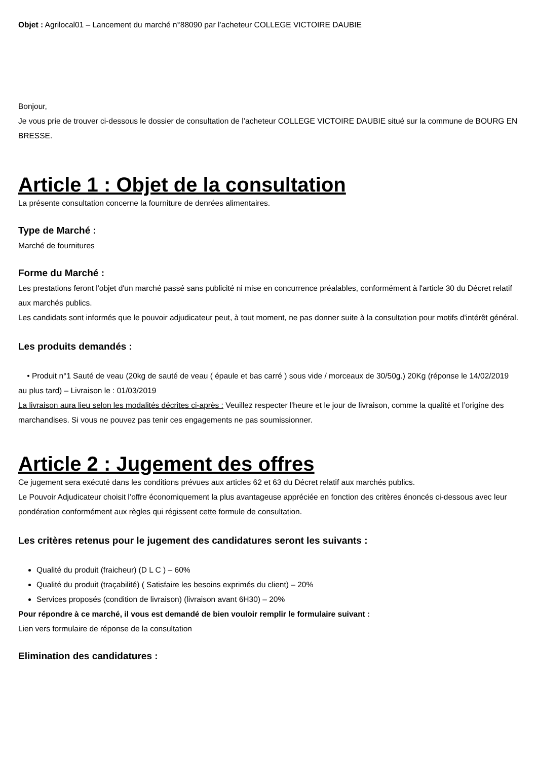Objet : Agrilocal01 – Lancement du marché n°88090 par l’acheteur COLLEGE VICTOIRE DAUBIE
Bonjour,
Je vous prie de trouver ci-dessous le dossier de consultation de l’acheteur COLLEGE VICTOIRE DAUBIE situé sur la commune de BOURG EN BRESSE.
Article 1 : Objet de la consultation
La présente consultation concerne la fourniture de denrées alimentaires.
Type de Marché :
Marché de fournitures
Forme du Marché :
Les prestations feront l'objet d'un marché passé sans publicité ni mise en concurrence préalables, conformément à l'article 30 du Décret relatif aux marchés publics.
Les candidats sont informés que le pouvoir adjudicateur peut, à tout moment, ne pas donner suite à la consultation pour motifs d'intérêt général.
Les produits demandés :
• Produit n°1 Sauté de veau (20kg de sauté de veau ( épaule et bas carré ) sous vide / morceaux de 30/50g.) 20Kg (réponse le 14/02/2019 au plus tard) – Livraison le : 01/03/2019
La livraison aura lieu selon les modalités décrites ci-après : Veuillez respecter l'heure et le jour de livraison, comme la qualité et l’origine des marchandises. Si vous ne pouvez pas tenir ces engagements ne pas soumissionner.
Article 2 : Jugement des offres
Ce jugement sera exécuté dans les conditions prévues aux articles 62 et 63 du Décret relatif aux marchés publics.
Le Pouvoir Adjudicateur choisit l’offre économiquement la plus avantageuse appréciée en fonction des critères énoncés ci-dessous avec leur pondération conformément aux règles qui régissent cette formule de consultation.
Les critères retenus pour le jugement des candidatures seront les suivants :
Qualité du produit (fraicheur) (D L C ) – 60%
Qualité du produit (traçabilité) ( Satisfaire les besoins exprimés du client) – 20%
Services proposés (condition de livraison) (livraison avant 6H30) – 20%
Pour répondre à ce marché, il vous est demandé de bien vouloir remplir le formulaire suivant :
Lien vers formulaire de réponse de la consultation
Elimination des candidatures :